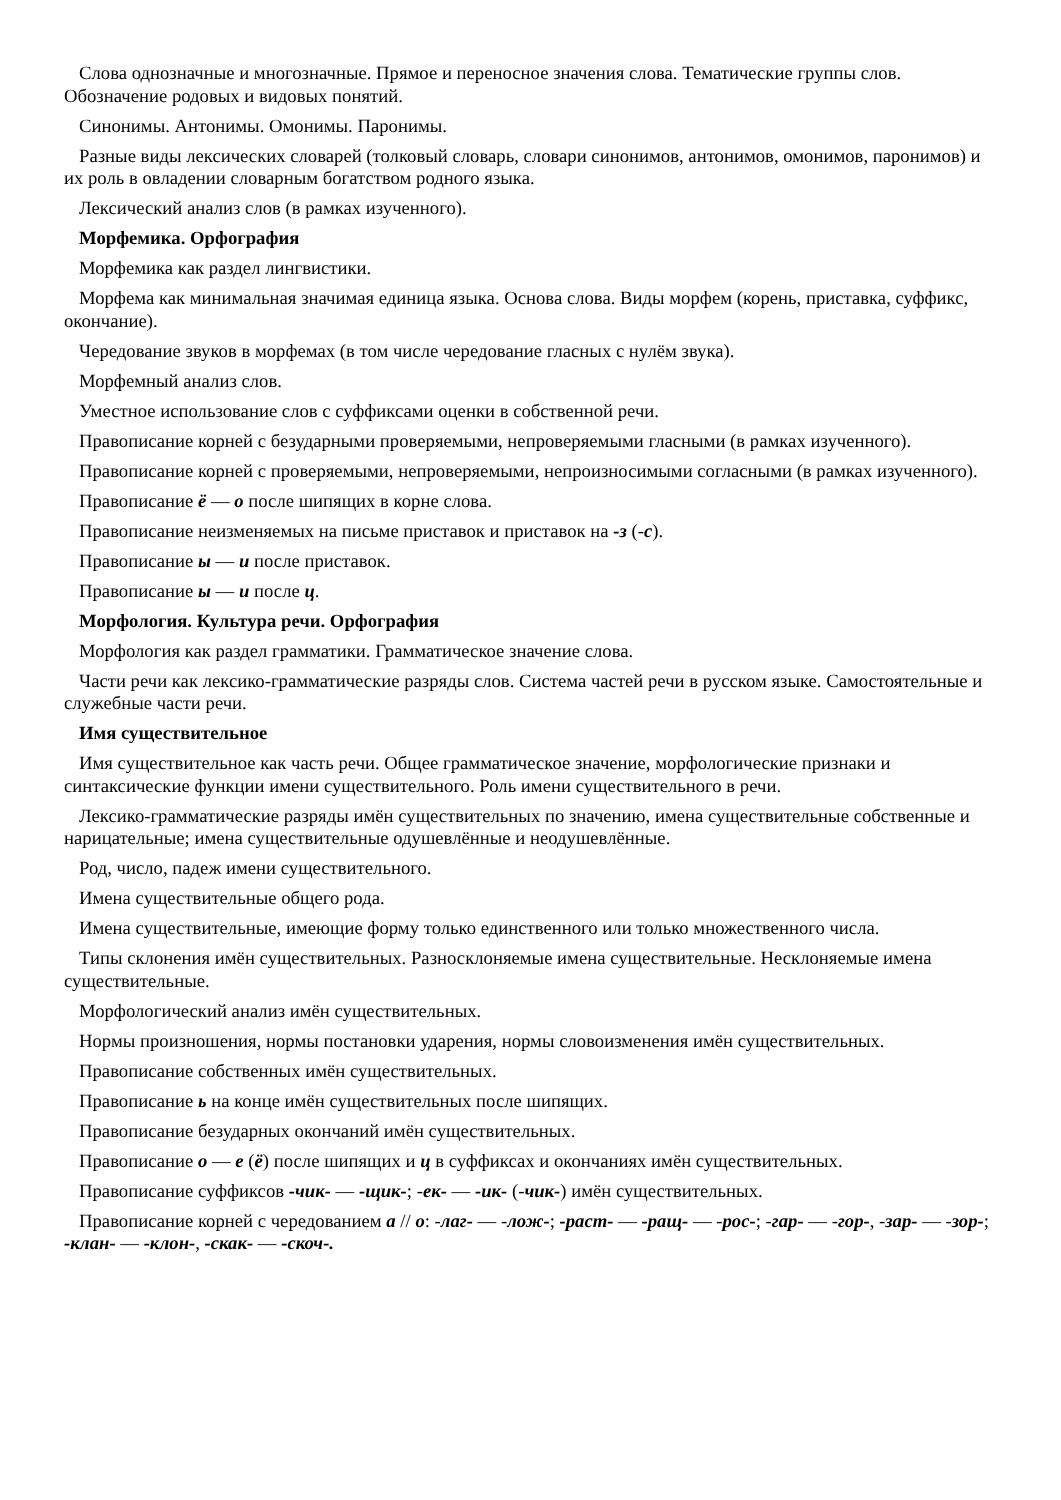Слова однозначные и многозначные. Прямое и переносное значения слова. Тематические группы слов. Обозначение родовых и видовых понятий.
Синонимы. Антонимы. Омонимы. Паронимы.
Разные виды лексических словарей (толковый словарь, словари синонимов, антонимов, омонимов, паронимов) и их роль в овладении словарным богатством родного языка.
Лексический анализ слов (в рамках изученного).
Морфемика. Орфография
Морфемика как раздел лингвистики.
Морфема как минимальная значимая единица языка. Основа слова. Виды морфем (корень, приставка, суффикс, окончание).
Чередование звуков в морфемах (в том числе чередование гласных с нулём звука).
Морфемный анализ слов.
Уместное использование слов с суффиксами оценки в собственной речи.
Правописание корней с безударными проверяемыми, непроверяемыми гласными (в рамках изученного).
Правописание корней с проверяемыми, непроверяемыми, непроизносимыми согласными (в рамках изученного).
Правописание ё — о после шипящих в корне слова.
Правописание неизменяемых на письме приставок и приставок на -з (-с).
Правописание ы — и после приставок.
Правописание ы — и после ц.
Морфология. Культура речи. Орфография
Морфология как раздел грамматики. Грамматическое значение слова.
Части речи как лексико-грамматические разряды слов. Система частей речи в русском языке. Самостоятельные и служебные части речи.
Имя существительное
Имя существительное как часть речи. Общее грамматическое значение, морфологические признаки и синтаксические функции имени существительного. Роль имени существительного в речи.
Лексико-грамматические разряды имён существительных по значению, имена существительные собственные и нарицательные; имена существительные одушевлённые и неодушевлённые.
Род, число, падеж имени существительного.
Имена существительные общего рода.
Имена существительные, имеющие форму только единственного или только множественного числа.
Типы склонения имён существительных. Разносклоняемые имена существительные. Несклоняемые имена существительные.
Морфологический анализ имён существительных.
Нормы произношения, нормы постановки ударения, нормы словоизменения имён существительных.
Правописание собственных имён существительных.
Правописание ь на конце имён существительных после шипящих.
Правописание безударных окончаний имён существительных.
Правописание о — е (ё) после шипящих и ц в суффиксах и окончаниях имён существительных.
Правописание суффиксов -чик- — -щик-; -ек- — -ик- (-чик-) имён существительных.
Правописание корней с чередованием а // о: -лаг- — -лож-; -раст- — -ращ- — -рос-; -гар- — -гор-, -зар- — -зор-; -клан- — -клон-, -скак- — -скоч-.